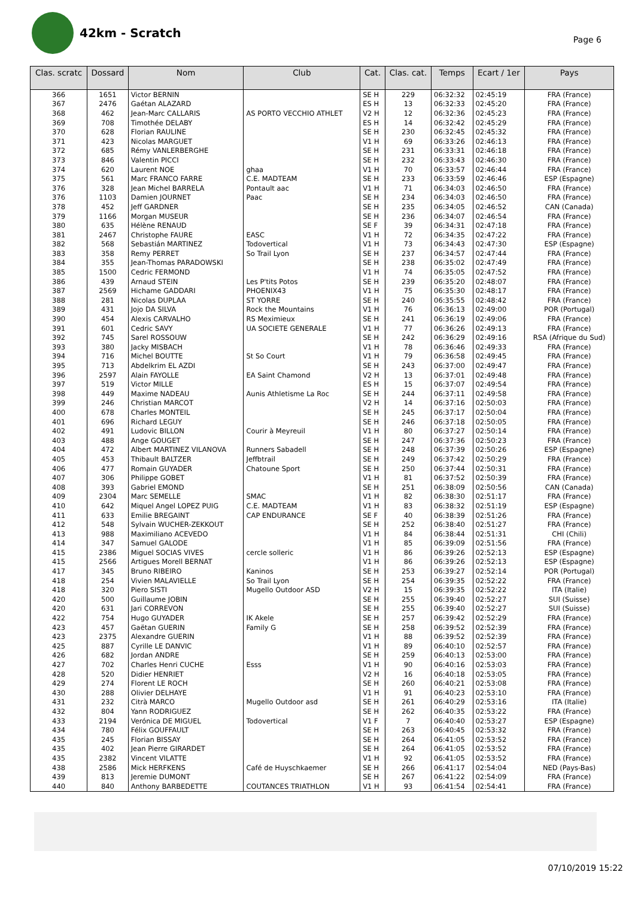42km - Scratch
Page 6
| Clas. scratc | Dossard | Nom | Club | Cat. | Clas. cat. | Temps | Ecart / 1er | Pays |
| --- | --- | --- | --- | --- | --- | --- | --- | --- |
| 366 | 1651 | Victor BERNIN | | SE H | 229 | 06:32:32 | 02:45:19 | FRA (France) |
| 367 | 2476 | Gaétan ALAZARD | | ES H | 13 | 06:32:33 | 02:45:20 | FRA (France) |
| 368 | 462 | Jean-Marc CALLARIS | AS PORTO VECCHIO ATHLET | V2 H | 12 | 06:32:36 | 02:45:23 | FRA (France) |
| 369 | 708 | Timothée DELABY | | ES H | 14 | 06:32:42 | 02:45:29 | FRA (France) |
| 370 | 628 | Florian RAULINE | | SE H | 230 | 06:32:45 | 02:45:32 | FRA (France) |
| 371 | 423 | Nicolas MARGUET | | V1 H | 69 | 06:33:26 | 02:46:13 | FRA (France) |
| 372 | 685 | Rémy VANLERBERGHE | | SE H | 231 | 06:33:31 | 02:46:18 | FRA (France) |
| 373 | 846 | Valentin PICCI | | SE H | 232 | 06:33:43 | 02:46:30 | FRA (France) |
| 374 | 620 | Laurent NOE | ghaa | V1 H | 70 | 06:33:57 | 02:46:44 | FRA (France) |
| 375 | 561 | Marc FRANCO FARRE | C.E. MADTEAM | SE H | 233 | 06:33:59 | 02:46:46 | ESP (Espagne) |
| 376 | 328 | Jean Michel BARRELA | Pontault aac | V1 H | 71 | 06:34:03 | 02:46:50 | FRA (France) |
| 376 | 1103 | Damien JOURNET | Paac | SE H | 234 | 06:34:03 | 02:46:50 | FRA (France) |
| 378 | 452 | Jeff GARDNER | | SE H | 235 | 06:34:05 | 02:46:52 | CAN (Canada) |
| 379 | 1166 | Morgan MUSEUR | | SE H | 236 | 06:34:07 | 02:46:54 | FRA (France) |
| 380 | 635 | Hélène RENAUD | | SE F | 39 | 06:34:31 | 02:47:18 | FRA (France) |
| 381 | 2467 | Christophe FAURE | EASC | V1 H | 72 | 06:34:35 | 02:47:22 | FRA (France) |
| 382 | 568 | Sebastián MARTINEZ | Todovertical | V1 H | 73 | 06:34:43 | 02:47:30 | ESP (Espagne) |
| 383 | 358 | Remy PERRET | So Trail Lyon | SE H | 237 | 06:34:57 | 02:47:44 | FRA (France) |
| 384 | 355 | Jean-Thomas PARADOWSKI | | SE H | 238 | 06:35:02 | 02:47:49 | FRA (France) |
| 385 | 1500 | Cedric FERMOND | | V1 H | 74 | 06:35:05 | 02:47:52 | FRA (France) |
| 386 | 439 | Arnaud STEIN | Les P'tits Potos | SE H | 239 | 06:35:20 | 02:48:07 | FRA (France) |
| 387 | 2569 | Hichame GADDARI | PHOENIX43 | V1 H | 75 | 06:35:30 | 02:48:17 | FRA (France) |
| 388 | 281 | Nicolas DUPLAA | ST YORRE | SE H | 240 | 06:35:55 | 02:48:42 | FRA (France) |
| 389 | 431 | Jojo DA SILVA | Rock the Mountains | V1 H | 76 | 06:36:13 | 02:49:00 | POR (Portugal) |
| 390 | 454 | Alexis CARVALHO | RS Meximieux | SE H | 241 | 06:36:19 | 02:49:06 | FRA (France) |
| 391 | 601 | Cedric SAVY | UA SOCIETE GENERALE | V1 H | 77 | 06:36:26 | 02:49:13 | FRA (France) |
| 392 | 745 | Sarel ROSSOUW | | SE H | 242 | 06:36:29 | 02:49:16 | RSA (Afrique du Sud) |
| 393 | 380 | Jacky MISBACH | | V1 H | 78 | 06:36:46 | 02:49:33 | FRA (France) |
| 394 | 716 | Michel BOUTTE | St So Court | V1 H | 79 | 06:36:58 | 02:49:45 | FRA (France) |
| 395 | 713 | Abdelkrim EL AZDI | | SE H | 243 | 06:37:00 | 02:49:47 | FRA (France) |
| 396 | 2597 | Alain FAYOLLE | EA Saint Chamond | V2 H | 13 | 06:37:01 | 02:49:48 | FRA (France) |
| 397 | 519 | Victor MILLE | | ES H | 15 | 06:37:07 | 02:49:54 | FRA (France) |
| 398 | 449 | Maxime NADEAU | Aunis Athletisme La Roc | SE H | 244 | 06:37:11 | 02:49:58 | FRA (France) |
| 399 | 246 | Christian MARCOT | | V2 H | 14 | 06:37:16 | 02:50:03 | FRA (France) |
| 400 | 678 | Charles MONTEIL | | SE H | 245 | 06:37:17 | 02:50:04 | FRA (France) |
| 401 | 696 | Richard LEGUY | | SE H | 246 | 06:37:18 | 02:50:05 | FRA (France) |
| 402 | 491 | Ludovic BILLON | Courir à Meyreuil | V1 H | 80 | 06:37:27 | 02:50:14 | FRA (France) |
| 403 | 488 | Ange GOUGET | | SE H | 247 | 06:37:36 | 02:50:23 | FRA (France) |
| 404 | 472 | Albert MARTINEZ VILANOVA | Runners Sabadell | SE H | 248 | 06:37:39 | 02:50:26 | ESP (Espagne) |
| 405 | 453 | Thibault BALTZER | Jeffbtrail | SE H | 249 | 06:37:42 | 02:50:29 | FRA (France) |
| 406 | 477 | Romain GUYADER | Chatoune Sport | SE H | 250 | 06:37:44 | 02:50:31 | FRA (France) |
| 407 | 306 | Philippe GOBET | | V1 H | 81 | 06:37:52 | 02:50:39 | FRA (France) |
| 408 | 393 | Gabriel EMOND | | SE H | 251 | 06:38:09 | 02:50:56 | CAN (Canada) |
| 409 | 2304 | Marc SEMELLE | SMAC | V1 H | 82 | 06:38:30 | 02:51:17 | FRA (France) |
| 410 | 642 | Miquel Angel LOPEZ PUIG | C.E. MADTEAM | V1 H | 83 | 06:38:32 | 02:51:19 | ESP (Espagne) |
| 411 | 633 | Emilie BREGAINT | CAP ENDURANCE | SE F | 40 | 06:38:39 | 02:51:26 | FRA (France) |
| 412 | 548 | Sylvain WUCHER-ZEKKOUT | | SE H | 252 | 06:38:40 | 02:51:27 | FRA (France) |
| 413 | 988 | Maximiliano ACEVEDO | | V1 H | 84 | 06:38:44 | 02:51:31 | CHI (Chili) |
| 414 | 347 | Samuel GALODE | | V1 H | 85 | 06:39:09 | 02:51:56 | FRA (France) |
| 415 | 2386 | Miguel SOCIAS VIVES | cercle solleric | V1 H | 86 | 06:39:26 | 02:52:13 | ESP (Espagne) |
| 415 | 2566 | Artigues Morell BERNAT | | V1 H | 86 | 06:39:26 | 02:52:13 | ESP (Espagne) |
| 417 | 345 | Bruno RIBEIRO | Kaninos | SE H | 253 | 06:39:27 | 02:52:14 | POR (Portugal) |
| 418 | 254 | Vivien MALAVIELLE | So Trail Lyon | SE H | 254 | 06:39:35 | 02:52:22 | FRA (France) |
| 418 | 320 | Piero SISTI | Mugello Outdoor ASD | V2 H | 15 | 06:39:35 | 02:52:22 | ITA (Italie) |
| 420 | 500 | Guillaume JOBIN | | SE H | 255 | 06:39:40 | 02:52:27 | SUI (Suisse) |
| 420 | 631 | Jari CORREVON | | SE H | 255 | 06:39:40 | 02:52:27 | SUI (Suisse) |
| 422 | 754 | Hugo GUYADER | IK Akele | SE H | 257 | 06:39:42 | 02:52:29 | FRA (France) |
| 423 | 457 | Gaëtan GUERIN | Family G | SE H | 258 | 06:39:52 | 02:52:39 | FRA (France) |
| 423 | 2375 | Alexandre GUERIN | | V1 H | 88 | 06:39:52 | 02:52:39 | FRA (France) |
| 425 | 887 | Cyrille LE DANVIC | | V1 H | 89 | 06:40:10 | 02:52:57 | FRA (France) |
| 426 | 682 | Jordan ANDRE | | SE H | 259 | 06:40:13 | 02:53:00 | FRA (France) |
| 427 | 702 | Charles Henri CUCHE | Esss | V1 H | 90 | 06:40:16 | 02:53:03 | FRA (France) |
| 428 | 520 | Didier HENRIET | | V2 H | 16 | 06:40:18 | 02:53:05 | FRA (France) |
| 429 | 274 | Florent LE ROCH | | SE H | 260 | 06:40:21 | 02:53:08 | FRA (France) |
| 430 | 288 | Olivier DELHAYE | | V1 H | 91 | 06:40:23 | 02:53:10 | FRA (France) |
| 431 | 232 | Citrà MARCO | Mugello Outdoor asd | SE H | 261 | 06:40:29 | 02:53:16 | ITA (Italie) |
| 432 | 804 | Yann RODRIGUEZ | | SE H | 262 | 06:40:35 | 02:53:22 | FRA (France) |
| 433 | 2194 | Verónica DE MIGUEL | Todovertical | V1 F | 7 | 06:40:40 | 02:53:27 | ESP (Espagne) |
| 434 | 780 | Félix GOUFFAULT | | SE H | 263 | 06:40:45 | 02:53:32 | FRA (France) |
| 435 | 245 | Florian BISSAY | | SE H | 264 | 06:41:05 | 02:53:52 | FRA (France) |
| 435 | 402 | Jean Pierre GIRARDET | | SE H | 264 | 06:41:05 | 02:53:52 | FRA (France) |
| 435 | 2382 | Vincent VILATTE | | V1 H | 92 | 06:41:05 | 02:53:52 | FRA (France) |
| 438 | 2586 | Mick HERFKENS | Café de Huyschkaemer | SE H | 266 | 06:41:17 | 02:54:04 | NED (Pays-Bas) |
| 439 | 813 | Jeremie DUMONT | | SE H | 267 | 06:41:22 | 02:54:09 | FRA (France) |
| 440 | 840 | Anthony BARBEDETTE | COUTANCES TRIATHLON | V1 H | 93 | 06:41:54 | 02:54:41 | FRA (France) |
07/10/2019 15:22